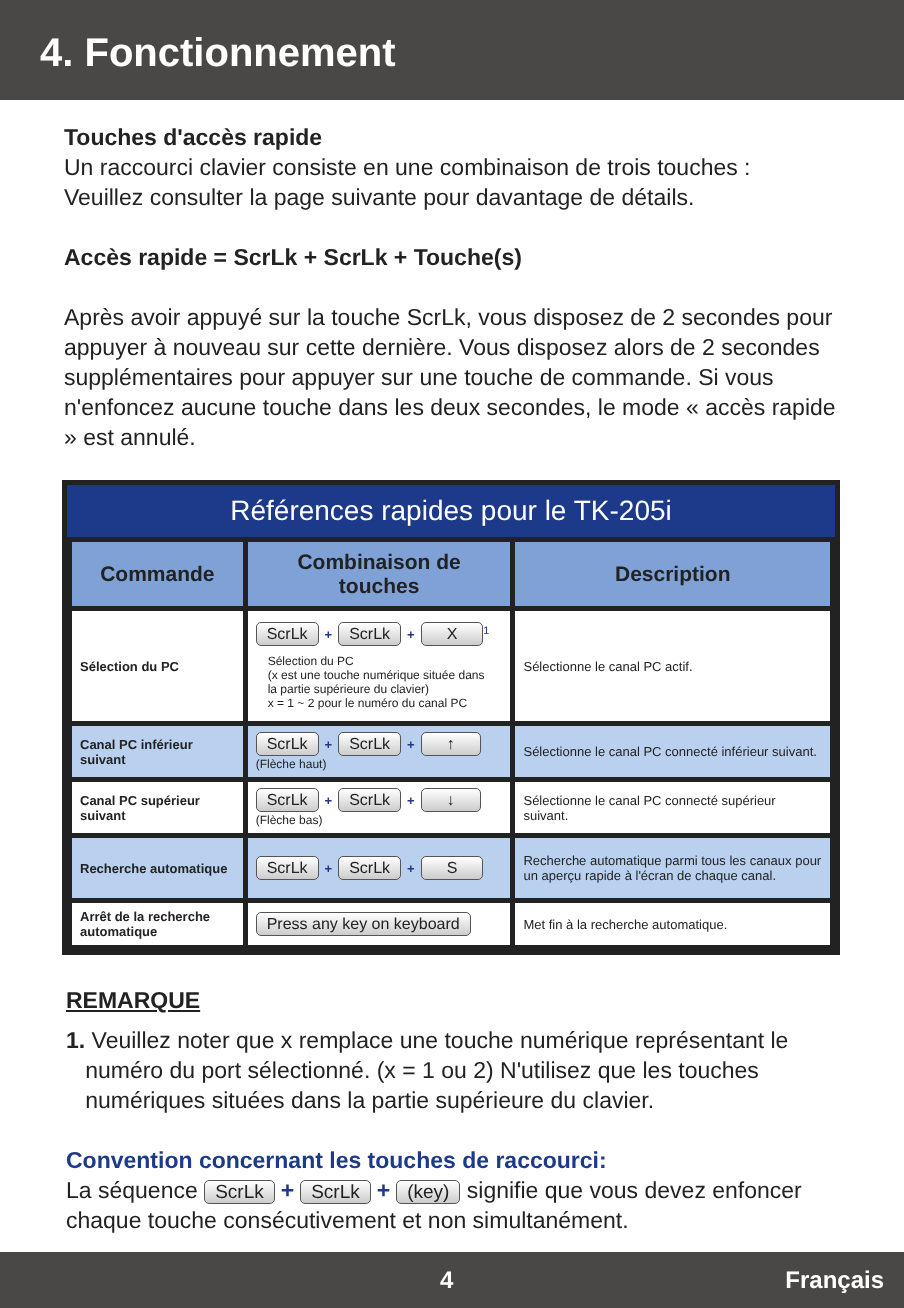4. Fonctionnement
Touches d'accès rapide
Un raccourci clavier consiste en une combinaison de trois touches :
Veuillez consulter la page suivante pour davantage de détails.
Accès rapide = ScrLk + ScrLk + Touche(s)
Après avoir appuyé sur la touche ScrLk, vous disposez de 2 secondes pour appuyer à nouveau sur cette dernière. Vous disposez alors de 2 secondes supplémentaires pour appuyer sur une touche de commande. Si vous n'enfoncez aucune touche dans les deux secondes, le mode « accès rapide » est annulé.
Références rapides pour le TK-205i
| Commande | Combinaison de touches | Description |
| --- | --- | --- |
| Sélection du PC | ScrLk + ScrLk + X<sup>1</sup> Sélection du PC (x est une touche numérique située dans la partie supérieure du clavier) x = 1 ~ 2 pour le numéro du canal PC | Sélectionne le canal PC actif. |
| Canal PC inférieur suivant | ScrLk + ScrLk + ↑ (Flèche haut) | Sélectionne le canal PC connecté inférieur suivant. |
| Canal PC supérieur suivant | ScrLk + ScrLk + ↓ (Flèche bas) | Sélectionne le canal PC connecté supérieur suivant. |
| Recherche automatique | ScrLk + ScrLk + S | Recherche automatique parmi tous les canaux pour un aperçu rapide à l'écran de chaque canal. |
| Arrêt de la recherche automatique | Press any key on keyboard | Met fin à la recherche automatique. |
REMARQUE
1. Veuillez noter que x remplace une touche numérique représentant le
numéro du port sélectionné. (x = 1 ou 2) N'utilisez que les touches
numériques situées dans la partie supérieure du clavier.
Convention concernant les touches de raccourci:
La séquence ScrLk + ScrLk + (key) signifie que vous devez enfoncer chaque touche consécutivement et non simultanément.
4 Français